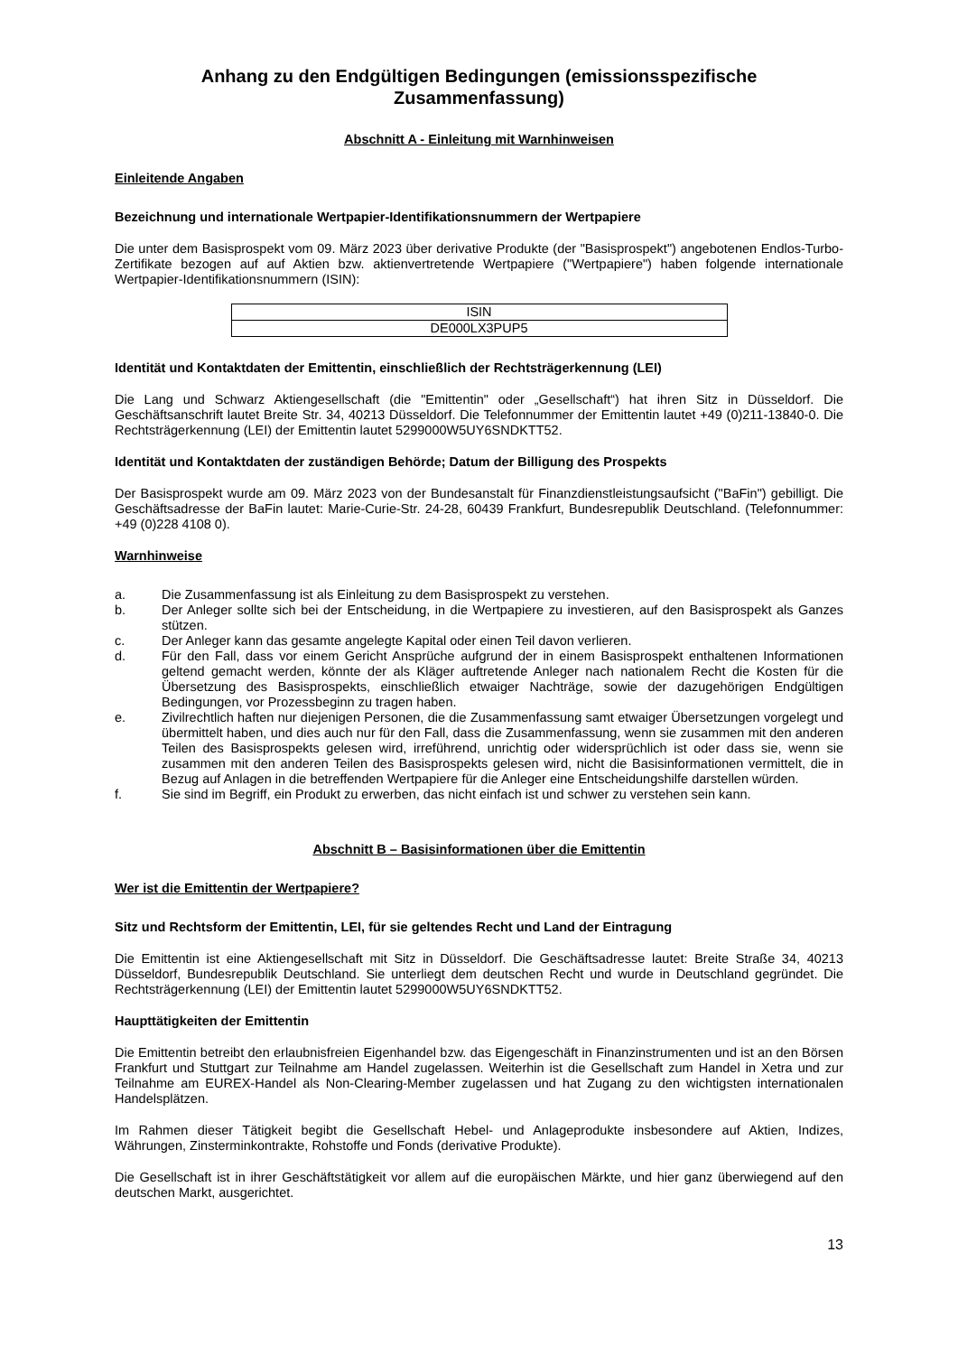Anhang zu den Endgültigen Bedingungen (emissionsspezifische Zusammenfassung)
Abschnitt A - Einleitung mit Warnhinweisen
Einleitende Angaben
Bezeichnung und internationale Wertpapier-Identifikationsnummern der Wertpapiere
Die unter dem Basisprospekt vom 09. März 2023 über derivative Produkte (der "Basisprospekt") angebotenen Endlos-Turbo-Zertifikate bezogen auf auf Aktien bzw. aktienvertretende Wertpapiere ("Wertpapiere") haben folgende internationale Wertpapier-Identifikationsnummern (ISIN):
| ISIN |
| DE000LX3PUP5 |
Identität und Kontaktdaten der Emittentin, einschließlich der Rechtsträgerkennung (LEI)
Die Lang und Schwarz Aktiengesellschaft (die "Emittentin" oder „Gesellschaft“) hat ihren Sitz in Düsseldorf. Die Geschäftsanschrift lautet Breite Str. 34, 40213 Düsseldorf. Die Telefonnummer der Emittentin lautet +49 (0)211-13840-0. Die Rechtsträgerkennung (LEI) der Emittentin lautet 5299000W5UY6SNDKTT52.
Identität und Kontaktdaten der zuständigen Behörde; Datum der Billigung des Prospekts
Der Basisprospekt wurde am 09. März 2023 von der Bundesanstalt für Finanzdienstleistungsaufsicht ("BaFin") gebilligt. Die Geschäftsadresse der BaFin lautet: Marie-Curie-Str. 24-28, 60439 Frankfurt, Bundesrepublik Deutschland. (Telefonnummer: +49 (0)228 4108 0).
Warnhinweise
a. Die Zusammenfassung ist als Einleitung zu dem Basisprospekt zu verstehen.
b. Der Anleger sollte sich bei der Entscheidung, in die Wertpapiere zu investieren, auf den Basisprospekt als Ganzes stützen.
c. Der Anleger kann das gesamte angelegte Kapital oder einen Teil davon verlieren.
d. Für den Fall, dass vor einem Gericht Ansprüche aufgrund der in einem Basisprospekt enthaltenen Informationen geltend gemacht werden, könnte der als Kläger auftretende Anleger nach nationalem Recht die Kosten für die Übersetzung des Basisprospekts, einschließlich etwaiger Nachträge, sowie der dazugehörigen Endgültigen Bedingungen, vor Prozessbeginn zu tragen haben.
e. Zivilrechtlich haften nur diejenigen Personen, die die Zusammenfassung samt etwaiger Übersetzungen vorgelegt und übermittelt haben, und dies auch nur für den Fall, dass die Zusammenfassung, wenn sie zusammen mit den anderen Teilen des Basisprospekts gelesen wird, irreführend, unrichtig oder widersprüchlich ist oder dass sie, wenn sie zusammen mit den anderen Teilen des Basisprospekts gelesen wird, nicht die Basisinformationen vermittelt, die in Bezug auf Anlagen in die betreffenden Wertpapiere für die Anleger eine Entscheidungshilfe darstellen würden.
f. Sie sind im Begriff, ein Produkt zu erwerben, das nicht einfach ist und schwer zu verstehen sein kann.
Abschnitt B – Basisinformationen über die Emittentin
Wer ist die Emittentin der Wertpapiere?
Sitz und Rechtsform der Emittentin, LEI, für sie geltendes Recht und Land der Eintragung
Die Emittentin ist eine Aktiengesellschaft mit Sitz in Düsseldorf. Die Geschäftsadresse lautet: Breite Straße 34, 40213 Düsseldorf, Bundesrepublik Deutschland. Sie unterliegt dem deutschen Recht und wurde in Deutschland gegründet. Die Rechtsträgerkennung (LEI) der Emittentin lautet 5299000W5UY6SNDKTT52.
Haupttätigkeiten der Emittentin
Die Emittentin betreibt den erlaubnisfreien Eigenhandel bzw. das Eigengeschäft in Finanzinstrumenten und ist an den Börsen Frankfurt und Stuttgart zur Teilnahme am Handel zugelassen. Weiterhin ist die Gesellschaft zum Handel in Xetra und zur Teilnahme am EUREX-Handel als Non-Clearing-Member zugelassen und hat Zugang zu den wichtigsten internationalen Handelsplätzen.
Im Rahmen dieser Tätigkeit begibt die Gesellschaft Hebel- und Anlageprodukte insbesondere auf Aktien, Indizes, Währungen, Zinsterminkontrakte, Rohstoffe und Fonds (derivative Produkte).
Die Gesellschaft ist in ihrer Geschäftstätigkeit vor allem auf die europäischen Märkte, und hier ganz überwiegend auf den deutschen Markt, ausgerichtet.
13